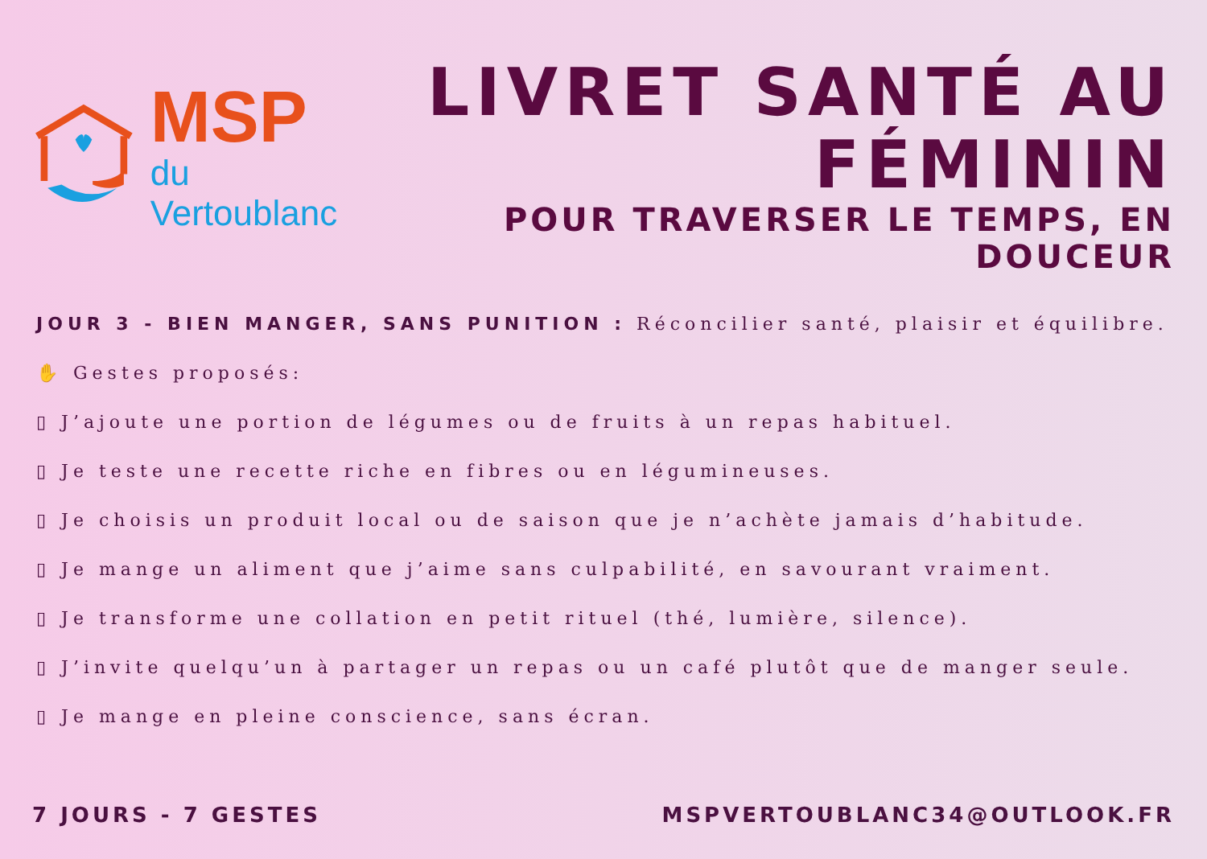MSP
du Vertoublanc
LIVRET SANTÉ AU FÉMININ
POUR TRAVERSER LE TEMPS, EN DOUCEUR
JOUR 3 - BIEN MANGER, SANS PUNITION : Réconcilier santé, plaisir et équilibre.
✋ Gestes proposés:
▯ J’ajoute une portion de légumes ou de fruits à un repas habituel.
▯ Je teste une recette riche en fibres ou en légumineuses.
▯ Je choisis un produit local ou de saison que je n’achète jamais d’habitude.
▯ Je mange un aliment que j’aime sans culpabilité, en savourant vraiment.
▯ Je transforme une collation en petit rituel (thé, lumière, silence).
▯ J’invite quelqu’un à partager un repas ou un café plutôt que de manger seule.
▯ Je mange en pleine conscience, sans écran.
7 JOURS - 7 GESTES MSPVERTOUBLANC34@OUTLOOK.FR